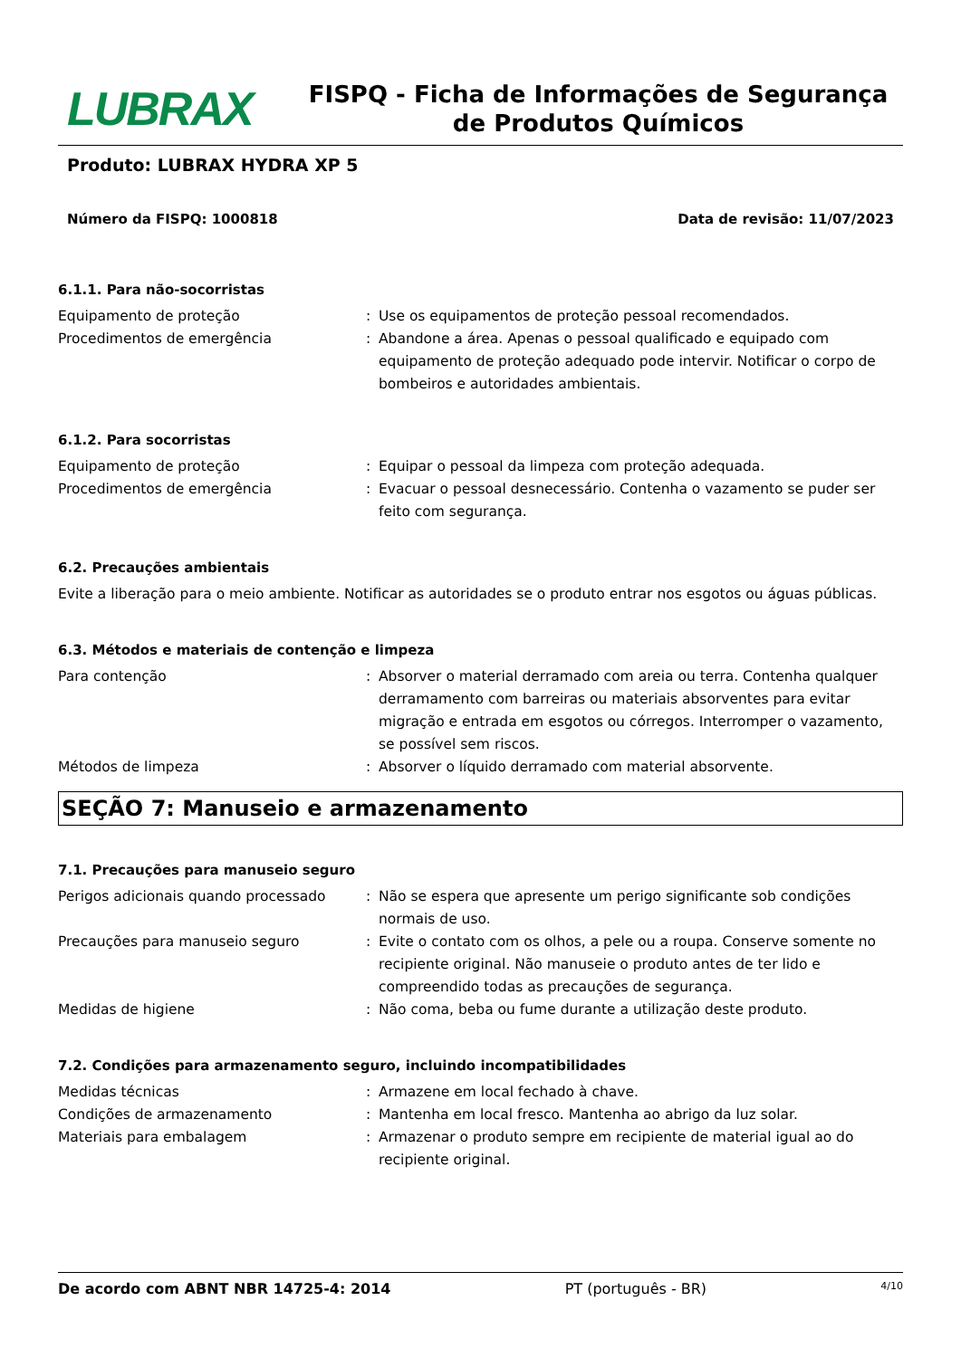LUBRAX
FISPQ - Ficha de Informações de Segurança de Produtos Químicos
Produto: LUBRAX HYDRA XP 5
Número da FISPQ: 1000818 Data de revisão: 11/07/2023
6.1.1. Para não-socorristas
Equipamento de proteção : Use os equipamentos de proteção pessoal recomendados.
Procedimentos de emergência : Abandone a área. Apenas o pessoal qualificado e equipado com equipamento de proteção adequado pode intervir. Notificar o corpo de bombeiros e autoridades ambientais.
6.1.2. Para socorristas
Equipamento de proteção : Equipar o pessoal da limpeza com proteção adequada.
Procedimentos de emergência : Evacuar o pessoal desnecessário. Contenha o vazamento se puder ser feito com segurança.
6.2. Precauções ambientais
Evite a liberação para o meio ambiente. Notificar as autoridades se o produto entrar nos esgotos ou águas públicas.
6.3. Métodos e materiais de contenção e limpeza
Para contenção : Absorver o material derramado com areia ou terra. Contenha qualquer derramamento com barreiras ou materiais absorventes para evitar migração e entrada em esgotos ou córregos. Interromper o vazamento, se possível sem riscos.
Métodos de limpeza : Absorver o líquido derramado com material absorvente.
SEÇÃO 7: Manuseio e armazenamento
7.1. Precauções para manuseio seguro
Perigos adicionais quando processado : Não se espera que apresente um perigo significante sob condições normais de uso.
Precauções para manuseio seguro : Evite o contato com os olhos, a pele ou a roupa. Conserve somente no recipiente original. Não manuseie o produto antes de ter lido e compreendido todas as precauções de segurança.
Medidas de higiene : Não coma, beba ou fume durante a utilização deste produto.
7.2. Condições para armazenamento seguro, incluindo incompatibilidades
Medidas técnicas : Armazene em local fechado à chave.
Condições de armazenamento : Mantenha em local fresco. Mantenha ao abrigo da luz solar.
Materiais para embalagem : Armazenar o produto sempre em recipiente de material igual ao do recipiente original.
De acordo com ABNT NBR 14725-4: 2014 PT (português - BR) 4/10